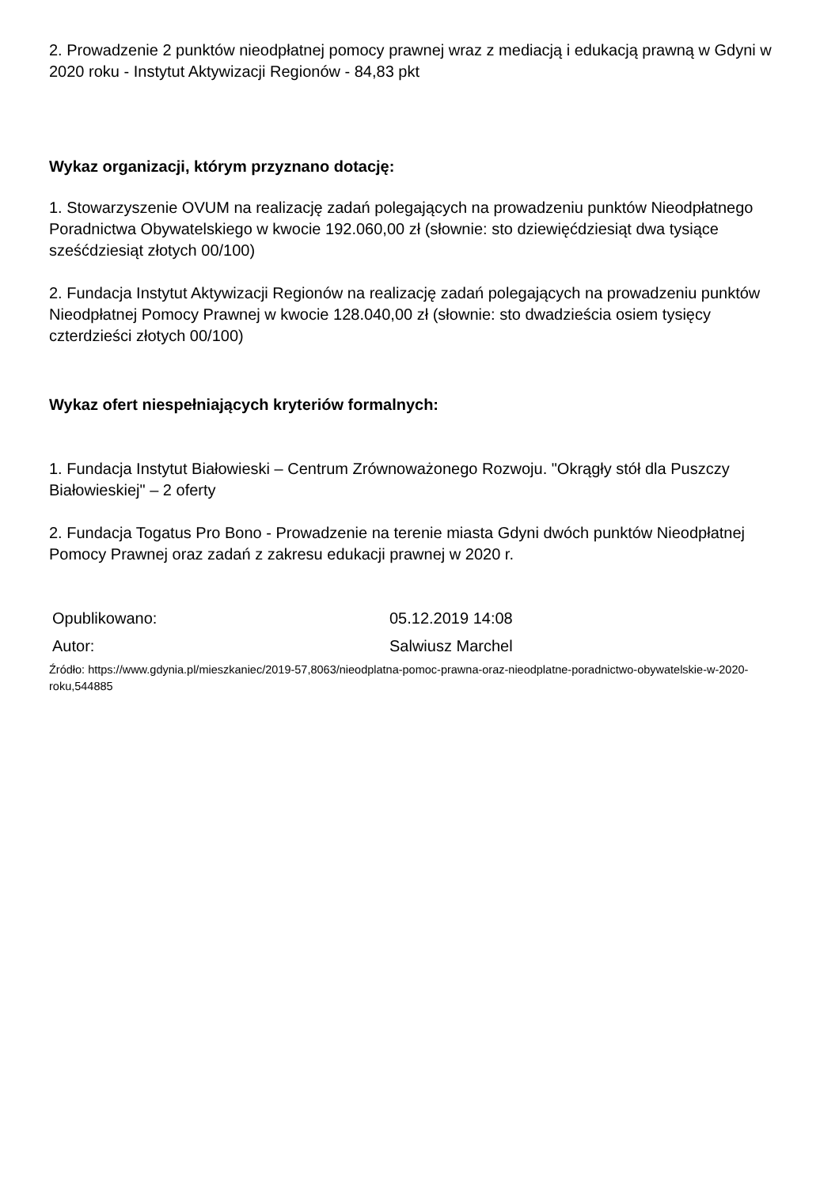2. Prowadzenie 2 punktów nieodpłatnej pomocy prawnej wraz z mediacją i edukacją prawną w Gdyni w 2020 roku - Instytut Aktywizacji Regionów - 84,83 pkt
Wykaz organizacji, którym przyznano dotację:
1. Stowarzyszenie OVUM na realizację zadań polegających na prowadzeniu punktów Nieodpłatnego Poradnictwa Obywatelskiego w kwocie 192.060,00 zł (słownie: sto dziewięćdziesiąt dwa tysiące sześćdziesiąt złotych 00/100)
2. Fundacja Instytut Aktywizacji Regionów na realizację zadań polegających na prowadzeniu punktów Nieodpłatnej Pomocy Prawnej w kwocie 128.040,00 zł (słownie: sto dwadzieścia osiem tysięcy czterdzieści złotych 00/100)
Wykaz ofert niespełniających kryteriów formalnych:
1. Fundacja Instytut Białowieski – Centrum Zrównoważonego Rozwoju. "Okrągły stół dla Puszczy Białowieskiej" – 2 oferty
2. Fundacja Togatus Pro Bono - Prowadzenie na terenie miasta Gdyni dwóch punktów Nieodpłatnej Pomocy Prawnej oraz zadań z zakresu edukacji prawnej w 2020 r.
Opublikowano: 05.12.2019 14:08
Autor: Salwiusz Marchel
Źródło: https://www.gdynia.pl/mieszkaniec/2019-57,8063/nieodplatna-pomoc-prawna-oraz-nieodplatne-poradnictwo-obywatelskie-w-2020-roku,544885